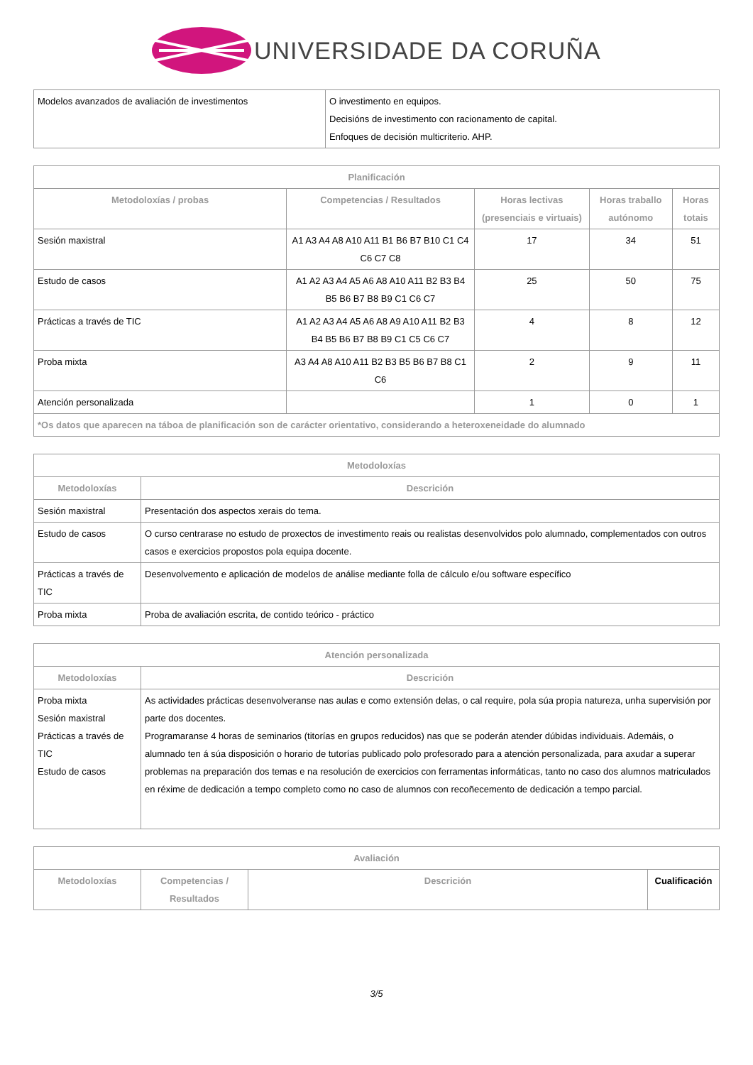UNIVERSIDADE DA CORUÑA
| Modelos avanzados de avaliación de investimentos | O investimento en equipos. Decisións de investimento con racionamento de capital. Enfoques de decisión multicriterio. AHP. |
| Planificación | | | | |
| --- | --- | --- | --- | --- |
| Metodoloxías / probas | Competencias / Resultados | Horas lectivas (presenciais e virtuais) | Horas traballo autónomo | Horas totais |
| Sesión maxistral | A1 A3 A4 A8 A10 A11 B1 B6 B7 B10 C1 C4 C6 C7 C8 | 17 | 34 | 51 |
| Estudo de casos | A1 A2 A3 A4 A5 A6 A8 A10 A11 B2 B3 B4 B5 B6 B7 B8 B9 C1 C6 C7 | 25 | 50 | 75 |
| Prácticas a través de TIC | A1 A2 A3 A4 A5 A6 A8 A9 A10 A11 B2 B3 B4 B5 B6 B7 B8 B9 C1 C5 C6 C7 | 4 | 8 | 12 |
| Proba mixta | A3 A4 A8 A10 A11 B2 B3 B5 B6 B7 B8 C1 C6 | 2 | 9 | 11 |
| Atención personalizada | | 1 | 0 | 1 |
| *Os datos que aparecen na táboa de planificación son de carácter orientativo, considerando a heteroxeneidade do alumnado | | | | |
| Metodoloxías | |
| --- | --- |
| Metodoloxías | Descrición |
| Sesión maxistral | Presentación dos aspectos xerais do tema. |
| Estudo de casos | O curso centrarase no estudo de proxectos de investimento reais ou realistas desenvolvidos polo alumnado, complementados con outros casos e exercicios propostos pola equipa docente. |
| Prácticas a través de TIC | Desenvolvemento e aplicación de modelos de análise mediante folla de cálculo e/ou software específico |
| Proba mixta | Proba de avaliación escrita, de contido teórico - práctico |
| Atención personalizada | |
| --- | --- |
| Metodoloxías | Descrición |
| Proba mixta Sesión maxistral Prácticas a través de TIC Estudo de casos | As actividades prácticas desenvolveranse nas aulas e como extensión delas, o cal require, pola súa propia natureza, unha supervisión por parte dos docentes. Programaranse 4 horas de seminarios (titorías en grupos reducidos) nas que se poderán atender dúbidas individuais. Ademáis, o alumnado ten á súa disposición o horario de tutorías publicado polo profesorado para a atención personalizada, para axudar a superar problemas na preparación dos temas e na resolución de exercicios con ferramentas informáticas, tanto no caso dos alumnos matriculados en réxime de dedicación a tempo completo como no caso de alumnos con recoñecemento de dedicación a tempo parcial. |
| Avaliación | | | |
| --- | --- | --- | --- |
| Metodoloxías | Competencias / Resultados | Descrición | Cualificación |
3/5